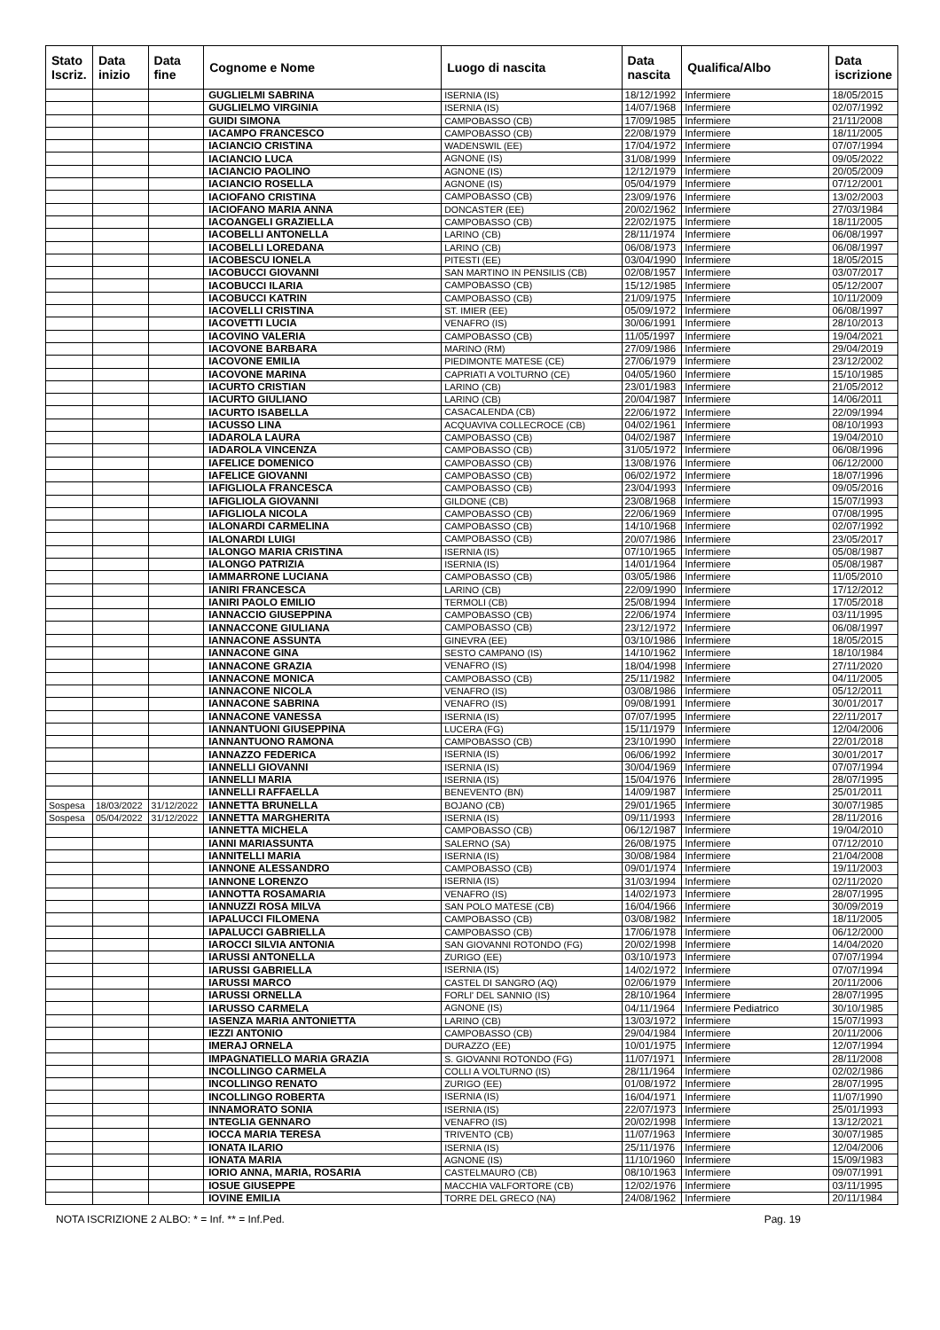| Stato Iscriz. | Data inizio | Data fine | Cognome e Nome | Luogo di nascita | Data nascita | Qualifica/Albo | Data iscrizione |
| --- | --- | --- | --- | --- | --- | --- | --- |
| | | | GUGLIELMI SABRINA | ISERNIA (IS) | 18/12/1992 | Infermiere | 18/05/2015 |
| | | | GUGLIELMO VIRGINIA | ISERNIA (IS) | 14/07/1968 | Infermiere | 02/07/1992 |
| | | | GUIDI SIMONA | CAMPOBASSO (CB) | 17/09/1985 | Infermiere | 21/11/2008 |
| | | | IACAMPO FRANCESCO | CAMPOBASSO (CB) | 22/08/1979 | Infermiere | 18/11/2005 |
| | | | IACIANCIO CRISTINA | WADENSWIL (EE) | 17/04/1972 | Infermiere | 07/07/1994 |
| | | | IACIANCIO LUCA | AGNONE (IS) | 31/08/1999 | Infermiere | 09/05/2022 |
| | | | IACIANCIO PAOLINO | AGNONE (IS) | 12/12/1979 | Infermiere | 20/05/2009 |
| | | | IACIANCIO ROSELLA | AGNONE (IS) | 05/04/1979 | Infermiere | 07/12/2001 |
| | | | IACIOFANO CRISTINA | CAMPOBASSO (CB) | 23/09/1976 | Infermiere | 13/02/2003 |
| | | | IACIOFANO MARIA ANNA | DONCASTER (EE) | 20/02/1962 | Infermiere | 27/03/1984 |
| | | | IACOANGELI GRAZIELLA | CAMPOBASSO (CB) | 22/02/1975 | Infermiere | 18/11/2005 |
| | | | IACOBELLI ANTONELLA | LARINO (CB) | 28/11/1974 | Infermiere | 06/08/1997 |
| | | | IACOBELLI LOREDANA | LARINO (CB) | 06/08/1973 | Infermiere | 06/08/1997 |
| | | | IACOBESCU IONELA | PITESTI (EE) | 03/04/1990 | Infermiere | 18/05/2015 |
| | | | IACOBUCCI GIOVANNI | SAN MARTINO IN PENSILIS (CB) | 02/08/1957 | Infermiere | 03/07/2017 |
| | | | IACOBUCCI ILARIA | CAMPOBASSO (CB) | 15/12/1985 | Infermiere | 05/12/2007 |
| | | | IACOBUCCI KATRIN | CAMPOBASSO (CB) | 21/09/1975 | Infermiere | 10/11/2009 |
| | | | IACOVELLI CRISTINA | ST. IMIER (EE) | 05/09/1972 | Infermiere | 06/08/1997 |
| | | | IACOVETTI LUCIA | VENAFRO (IS) | 30/06/1991 | Infermiere | 28/10/2013 |
| | | | IACOVINO VALERIA | CAMPOBASSO (CB) | 11/05/1997 | Infermiere | 19/04/2021 |
| | | | IACOVONE BARBARA | MARINO (RM) | 27/09/1986 | Infermiere | 29/04/2019 |
| | | | IACOVONE EMILIA | PIEDIMONTE MATESE (CE) | 27/06/1979 | Infermiere | 23/12/2002 |
| | | | IACOVONE MARINA | CAPRIATI A VOLTURNO (CE) | 04/05/1960 | Infermiere | 15/10/1985 |
| | | | IACURTO CRISTIAN | LARINO (CB) | 23/01/1983 | Infermiere | 21/05/2012 |
| | | | IACURTO GIULIANO | LARINO (CB) | 20/04/1987 | Infermiere | 14/06/2011 |
| | | | IACURTO ISABELLA | CASACALENDA (CB) | 22/06/1972 | Infermiere | 22/09/1994 |
| | | | IACUSSO LINA | ACQUAVIVA COLLECROCE (CB) | 04/02/1961 | Infermiere | 08/10/1993 |
| | | | IADAROLA LAURA | CAMPOBASSO (CB) | 04/02/1987 | Infermiere | 19/04/2010 |
| | | | IADAROLA VINCENZA | CAMPOBASSO (CB) | 31/05/1972 | Infermiere | 06/08/1996 |
| | | | IAFELICE DOMENICO | CAMPOBASSO (CB) | 13/08/1976 | Infermiere | 06/12/2000 |
| | | | IAFELICE GIOVANNI | CAMPOBASSO (CB) | 06/02/1972 | Infermiere | 18/07/1996 |
| | | | IAFIGLIOLA FRANCESCA | CAMPOBASSO (CB) | 23/04/1993 | Infermiere | 09/05/2016 |
| | | | IAFIGLIOLA GIOVANNI | GILDONE (CB) | 23/08/1968 | Infermiere | 15/07/1993 |
| | | | IAFIGLIOLA NICOLA | CAMPOBASSO (CB) | 22/06/1969 | Infermiere | 07/08/1995 |
| | | | IALONARDI CARMELINA | CAMPOBASSO (CB) | 14/10/1968 | Infermiere | 02/07/1992 |
| | | | IALONARDI LUIGI | CAMPOBASSO (CB) | 20/07/1986 | Infermiere | 23/05/2017 |
| | | | IALONGO MARIA CRISTINA | ISERNIA (IS) | 07/10/1965 | Infermiere | 05/08/1987 |
| | | | IALONGO PATRIZIA | ISERNIA (IS) | 14/01/1964 | Infermiere | 05/08/1987 |
| | | | IAMMARRONE LUCIANA | CAMPOBASSO (CB) | 03/05/1986 | Infermiere | 11/05/2010 |
| | | | IANIRI FRANCESCA | LARINO (CB) | 22/09/1990 | Infermiere | 17/12/2012 |
| | | | IANIRI PAOLO EMILIO | TERMOLI (CB) | 25/08/1994 | Infermiere | 17/05/2018 |
| | | | IANNACCIO GIUSEPPINA | CAMPOBASSO (CB) | 22/06/1974 | Infermiere | 03/11/1995 |
| | | | IANNACCONE GIULIANA | CAMPOBASSO (CB) | 23/12/1972 | Infermiere | 06/08/1997 |
| | | | IANNACONE ASSUNTA | GINEVRA (EE) | 03/10/1986 | Infermiere | 18/05/2015 |
| | | | IANNACONE GINA | SESTO CAMPANO (IS) | 14/10/1962 | Infermiere | 18/10/1984 |
| | | | IANNACONE GRAZIA | VENAFRO (IS) | 18/04/1998 | Infermiere | 27/11/2020 |
| | | | IANNACONE MONICA | CAMPOBASSO (CB) | 25/11/1982 | Infermiere | 04/11/2005 |
| | | | IANNACONE NICOLA | VENAFRO (IS) | 03/08/1986 | Infermiere | 05/12/2011 |
| | | | IANNACONE SABRINA | VENAFRO (IS) | 09/08/1991 | Infermiere | 30/01/2017 |
| | | | IANNACONE VANESSA | ISERNIA (IS) | 07/07/1995 | Infermiere | 22/11/2017 |
| | | | IANNANTUONI GIUSEPPINA | LUCERA (FG) | 15/11/1979 | Infermiere | 12/04/2006 |
| | | | IANNANTUONO RAMONA | CAMPOBASSO (CB) | 23/10/1990 | Infermiere | 22/01/2018 |
| | | | IANNAZZO FEDERICA | ISERNIA (IS) | 06/06/1992 | Infermiere | 30/01/2017 |
| | | | IANNELLI GIOVANNI | ISERNIA (IS) | 30/04/1969 | Infermiere | 07/07/1994 |
| | | | IANNELLI MARIA | ISERNIA (IS) | 15/04/1976 | Infermiere | 28/07/1995 |
| | | | IANNELLI RAFFAELLA | BENEVENTO (BN) | 14/09/1987 | Infermiere | 25/01/2011 |
| Sospesa | 18/03/2022 | 31/12/2022 | IANNETTA BRUNELLA | BOJANO (CB) | 29/01/1965 | Infermiere | 30/07/1985 |
| Sospesa | 05/04/2022 | 31/12/2022 | IANNETTA MARGHERITA | ISERNIA (IS) | 09/11/1993 | Infermiere | 28/11/2016 |
| | | | IANNETTA MICHELA | CAMPOBASSO (CB) | 06/12/1987 | Infermiere | 19/04/2010 |
| | | | IANNI MARIASSUNTA | SALERNO (SA) | 26/08/1975 | Infermiere | 07/12/2010 |
| | | | IANNITELLI MARIA | ISERNIA (IS) | 30/08/1984 | Infermiere | 21/04/2008 |
| | | | IANNONE ALESSANDRO | CAMPOBASSO (CB) | 09/01/1974 | Infermiere | 19/11/2003 |
| | | | IANNONE LORENZO | ISERNIA (IS) | 31/03/1994 | Infermiere | 02/11/2020 |
| | | | IANNOTTA ROSAMARIA | VENAFRO (IS) | 14/02/1973 | Infermiere | 28/07/1995 |
| | | | IANNUZZI ROSA MILVA | SAN POLO MATESE (CB) | 16/04/1966 | Infermiere | 30/09/2019 |
| | | | IAPALUCCI FILOMENA | CAMPOBASSO (CB) | 03/08/1982 | Infermiere | 18/11/2005 |
| | | | IAPALUCCI GABRIELLA | CAMPOBASSO (CB) | 17/06/1978 | Infermiere | 06/12/2000 |
| | | | IAROCCI SILVIA ANTONIA | SAN GIOVANNI ROTONDO (FG) | 20/02/1998 | Infermiere | 14/04/2020 |
| | | | IARUSSI ANTONELLA | ZURIGO (EE) | 03/10/1973 | Infermiere | 07/07/1994 |
| | | | IARUSSI GABRIELLA | ISERNIA (IS) | 14/02/1972 | Infermiere | 07/07/1994 |
| | | | IARUSSI MARCO | CASTEL DI SANGRO (AQ) | 02/06/1979 | Infermiere | 20/11/2006 |
| | | | IARUSSI ORNELLA | FORLI' DEL SANNIO (IS) | 28/10/1964 | Infermiere | 28/07/1995 |
| | | | IARUSSO CARMELA | AGNONE (IS) | 04/11/1964 | Infermiere Pediatrico | 30/10/1985 |
| | | | IASENZA MARIA ANTONIETTA | LARINO (CB) | 13/03/1972 | Infermiere | 15/07/1993 |
| | | | IEZZI ANTONIO | CAMPOBASSO (CB) | 29/04/1984 | Infermiere | 20/11/2006 |
| | | | IMERAJ ORNELA | DURAZZO (EE) | 10/01/1975 | Infermiere | 12/07/1994 |
| | | | IMPAGNATIELLO MARIA GRAZIA | S. GIOVANNI ROTONDO (FG) | 11/07/1971 | Infermiere | 28/11/2008 |
| | | | INCOLLINGO CARMELA | COLLI A VOLTURNO (IS) | 28/11/1964 | Infermiere | 02/02/1986 |
| | | | INCOLLINGO RENATO | ZURIGO (EE) | 01/08/1972 | Infermiere | 28/07/1995 |
| | | | INCOLLINGO ROBERTA | ISERNIA (IS) | 16/04/1971 | Infermiere | 11/07/1990 |
| | | | INNAMORATO SONIA | ISERNIA (IS) | 22/07/1973 | Infermiere | 25/01/1993 |
| | | | INTEGLIA GENNARO | VENAFRO (IS) | 20/02/1998 | Infermiere | 13/12/2021 |
| | | | IOCCA MARIA TERESA | TRIVENTO (CB) | 11/07/1963 | Infermiere | 30/07/1985 |
| | | | IONATA ILARIO | ISERNIA (IS) | 25/11/1976 | Infermiere | 12/04/2006 |
| | | | IONATA MARIA | AGNONE (IS) | 11/10/1960 | Infermiere | 15/09/1983 |
| | | | IORIO ANNA, MARIA, ROSARIA | CASTELMAURO (CB) | 08/10/1963 | Infermiere | 09/07/1991 |
| | | | IOSUE GIUSEPPE | MACCHIA VALFORTORE (CB) | 12/02/1976 | Infermiere | 03/11/1995 |
| | | | IOVINE EMILIA | TORRE DEL GRECO (NA) | 24/08/1962 | Infermiere | 20/11/1984 |
NOTA ISCRIZIONE 2 ALBO: * = Inf. ** = Inf.Ped. Pag. 19